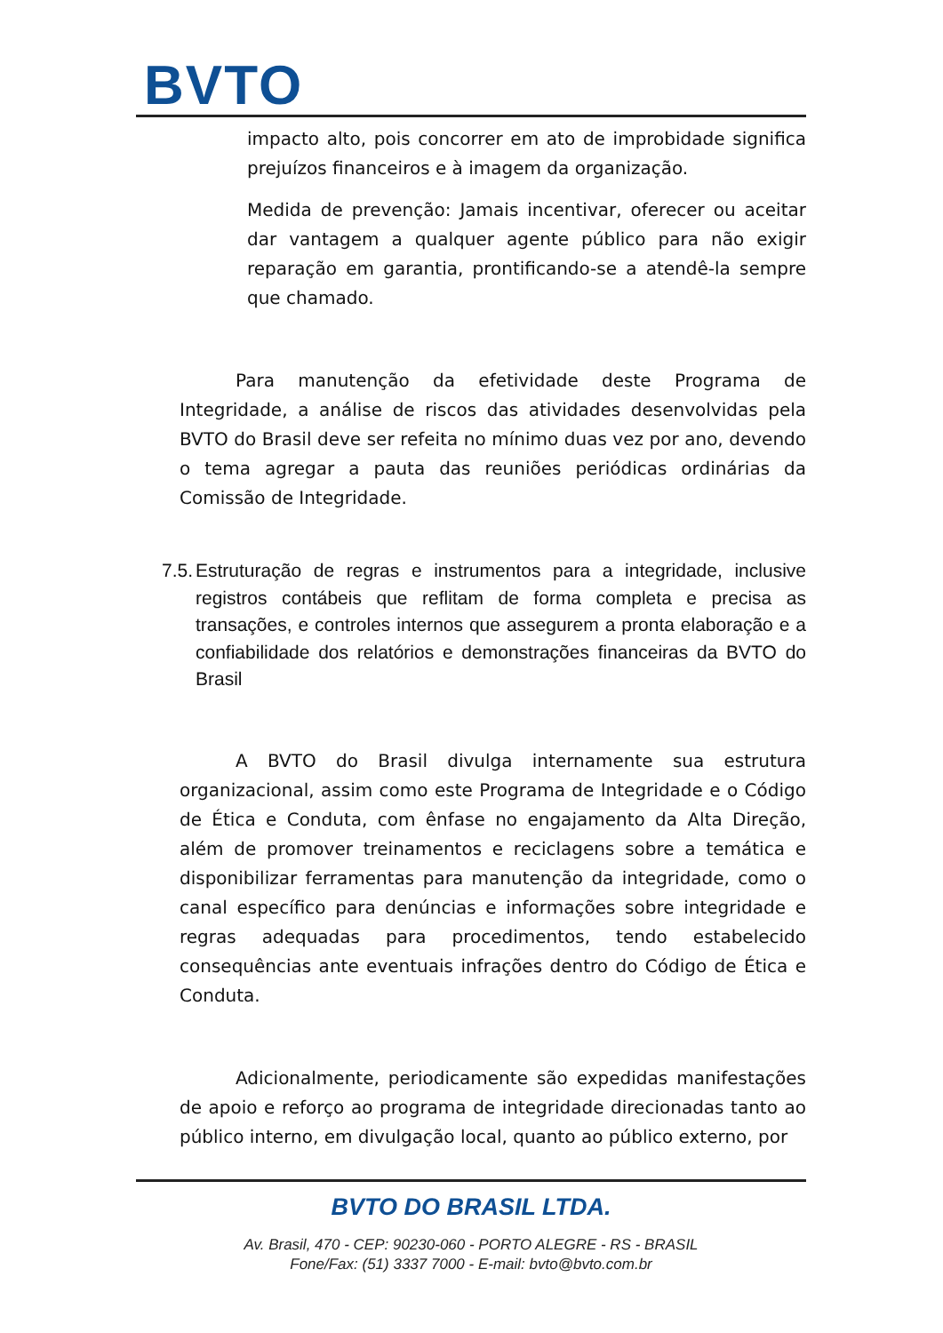BVTO
impacto alto, pois concorrer em ato de improbidade significa prejuízos financeiros e à imagem da organização.
Medida de prevenção: Jamais incentivar, oferecer ou aceitar dar vantagem a qualquer agente público para não exigir reparação em garantia, prontificando-se a atendê-la sempre que chamado.
Para manutenção da efetividade deste Programa de Integridade, a análise de riscos das atividades desenvolvidas pela BVTO do Brasil deve ser refeita no mínimo duas vez por ano, devendo o tema agregar a pauta das reuniões periódicas ordinárias da Comissão de Integridade.
7.5.
Estruturação de regras e instrumentos para a integridade, inclusive registros contábeis que reflitam de forma completa e precisa as transações, e controles internos que assegurem a pronta elaboração e a confiabilidade dos relatórios e demonstrações financeiras da BVTO do Brasil
A BVTO do Brasil divulga internamente sua estrutura organizacional, assim como este Programa de Integridade e o Código de Ética e Conduta, com ênfase no engajamento da Alta Direção, além de promover treinamentos e reciclagens sobre a temática e disponibilizar ferramentas para manutenção da integridade, como o canal específico para denúncias e informações sobre integridade e regras adequadas para procedimentos, tendo estabelecido consequências ante eventuais infrações dentro do Código de Ética e Conduta.
Adicionalmente, periodicamente são expedidas manifestações de apoio e reforço ao programa de integridade direcionadas tanto ao público interno, em divulgação local, quanto ao público externo, por
BVTO DO BRASIL LTDA.
Av. Brasil, 470 - CEP: 90230-060 - PORTO ALEGRE - RS - BRASIL
Fone/Fax: (51) 3337 7000 - E-mail: bvto@bvto.com.br